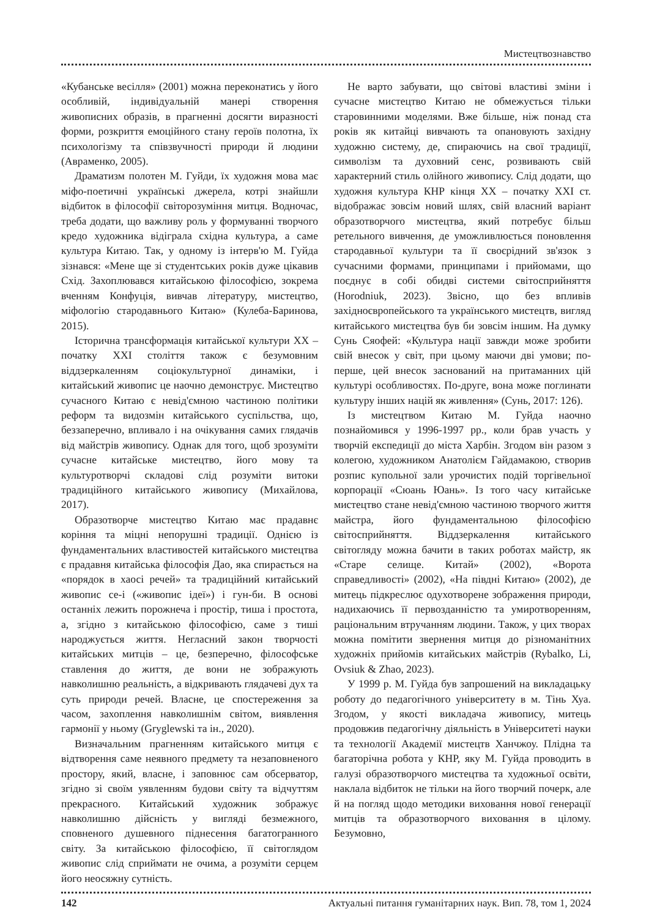Мистецтвознавство
«Кубанське весілля» (2001) можна переконатись у його особливій, індивідуальній манері створення живописних образів, в прагненні досягти виразності форми, розкриття емоційного стану героїв полотна, їх психологізму та співзвучності природи й людини (Авраменко, 2005).
Драматизм полотен М. Гуйди, їх художня мова має міфо-поетичні українські джерела, котрі знайшли відбиток в філософії світорозуміння митця. Водночас, треба додати, що важливу роль у формуванні творчого кредо художника відіграла східна культура, а саме культура Китаю. Так, у одному із інтерв'ю М. Гуйда зізнався: «Мене ще зі студентських років дуже цікавив Схід. Захоплювався китайською філософією, зокрема вченням Конфуція, вивчав літературу, мистецтво, міфологію стародавнього Китаю» (Кулеба-Баринова, 2015).
Історична трансформація китайської культури ХХ – початку ХХІ століття також є безумовним віддзеркаленням соціокультурної динаміки, і китайський живопис це наочно демонструє. Мистецтво сучасного Китаю є невід'ємною частиною політики реформ та видозмін китайського суспільства, що, беззаперечно, впливало і на очікування самих глядачів від майстрів живопису. Однак для того, щоб зрозуміти сучасне китайське мистецтво, його мову та культуротворчі складові слід розуміти витоки традиційного китайського живопису (Михайлова, 2017).
Образотворче мистецтво Китаю має прадавнє коріння та міцні непорушні традиції. Однією із фундаментальних властивостей китайського мистецтва є прадавня китайська філософія Дао, яка спирається на «порядок в хаосі речей» та традиційний китайський живопис се-і («живопис ідеї») і гун-би. В основі останніх лежить порожнеча і простір, тиша і простота, а, згідно з китайською філософією, саме з тиші народжується життя. Негласний закон творчості китайських митців – це, безперечно, філософське ставлення до життя, де вони не зображують навколишню реальність, а відкривають глядачеві дух та суть природи речей. Власне, це спостереження за часом, захоплення навколишнім світом, виявлення гармонії у ньому (Gryglewski та ін., 2020).
Визначальним прагненням китайського митця є відтворення саме неявного предмету та незаповненого простору, який, власне, і заповнює сам обсерватор, згідно зі своїм уявленням будови світу та відчуттям прекрасного. Китайський художник зображує навколишню дійсність у вигляді безмежного, сповненого душевного піднесення багатогранного світу. За китайською філософією, її світоглядом живопис слід сприймати не очима, а розуміти серцем його неосяжну сутність.
Не варто забувати, що світові властиві зміни і сучасне мистецтво Китаю не обмежується тільки старовинними моделями. Вже більше, ніж понад ста років як китайці вивчають та опановують західну художню систему, де, спираючись на свої традиції, символізм та духовний сенс, розвивають свій характерний стиль олійного живопису. Слід додати, що художня культура КНР кінця ХХ – початку ХХІ ст. відображає зовсім новий шлях, свій власний варіант образотворчого мистецтва, який потребує більш ретельного вивчення, де уможливлюється поновлення стародавньої культури та її своєрідний зв'язок з сучасними формами, принципами і прийомами, що поєднує в собі обидві системи світосприйняття (Horodniuk, 2023). Звісно, що без впливів західноєвропейського та українського мистецтв, вигляд китайського мистецтва був би зовсім іншим. На думку Сунь Сяофей: «Культура нації завжди може зробити свій внесок у світ, при цьому маючи дві умови; по-перше, цей внесок заснований на притаманних цій культурі особливостях. По-друге, вона може поглинати культуру інших націй як живлення» (Сунь, 2017: 126).
Із мистецтвом Китаю М. Гуйда наочно познайомився у 1996-1997 рр., коли брав участь у творчій експедиції до міста Харбін. Згодом він разом з колегою, художником Анатолієм Гайдамакою, створив розпис купольної зали урочистих подій торгівельної корпорації «Сюань Юань». Із того часу китайське мистецтво стане невід'ємною частиною творчого життя майстра, його фундаментальною філософією світосприйняття. Віддзеркалення китайського світогляду можна бачити в таких роботах майстр, як «Старе селище. Китай» (2002), «Ворота справедливості» (2002), «На півдні Китаю» (2002), де митець підкреслює одухотворене зображення природи, надихаючись її первозданністю та умиротворенням, раціональним втручанням людини. Також, у цих творах можна помітити звернення митця до різноманітних художніх прийомів китайських майстрів (Rybalko, Li, Ovsiuk & Zhao, 2023).
У 1999 р. М. Гуйда був запрошений на викладацьку роботу до педагогічного університету в м. Тінь Хуа. Згодом, у якості викладача живопису, митець продовжив педагогічну діяльність в Університеті науки та технології Академії мистецтв Ханчжоу. Плідна та багаторічна робота у КНР, яку М. Гуйда проводить в галузі образотворчого мистецтва та художньої освіти, наклала відбиток не тільки на його творчий почерк, але й на погляд щодо методики виховання нової генерації митців та образотворчого виховання в цілому. Безумовно,
142 Актуальні питання гуманітарних наук. Вип. 78, том 1, 2024